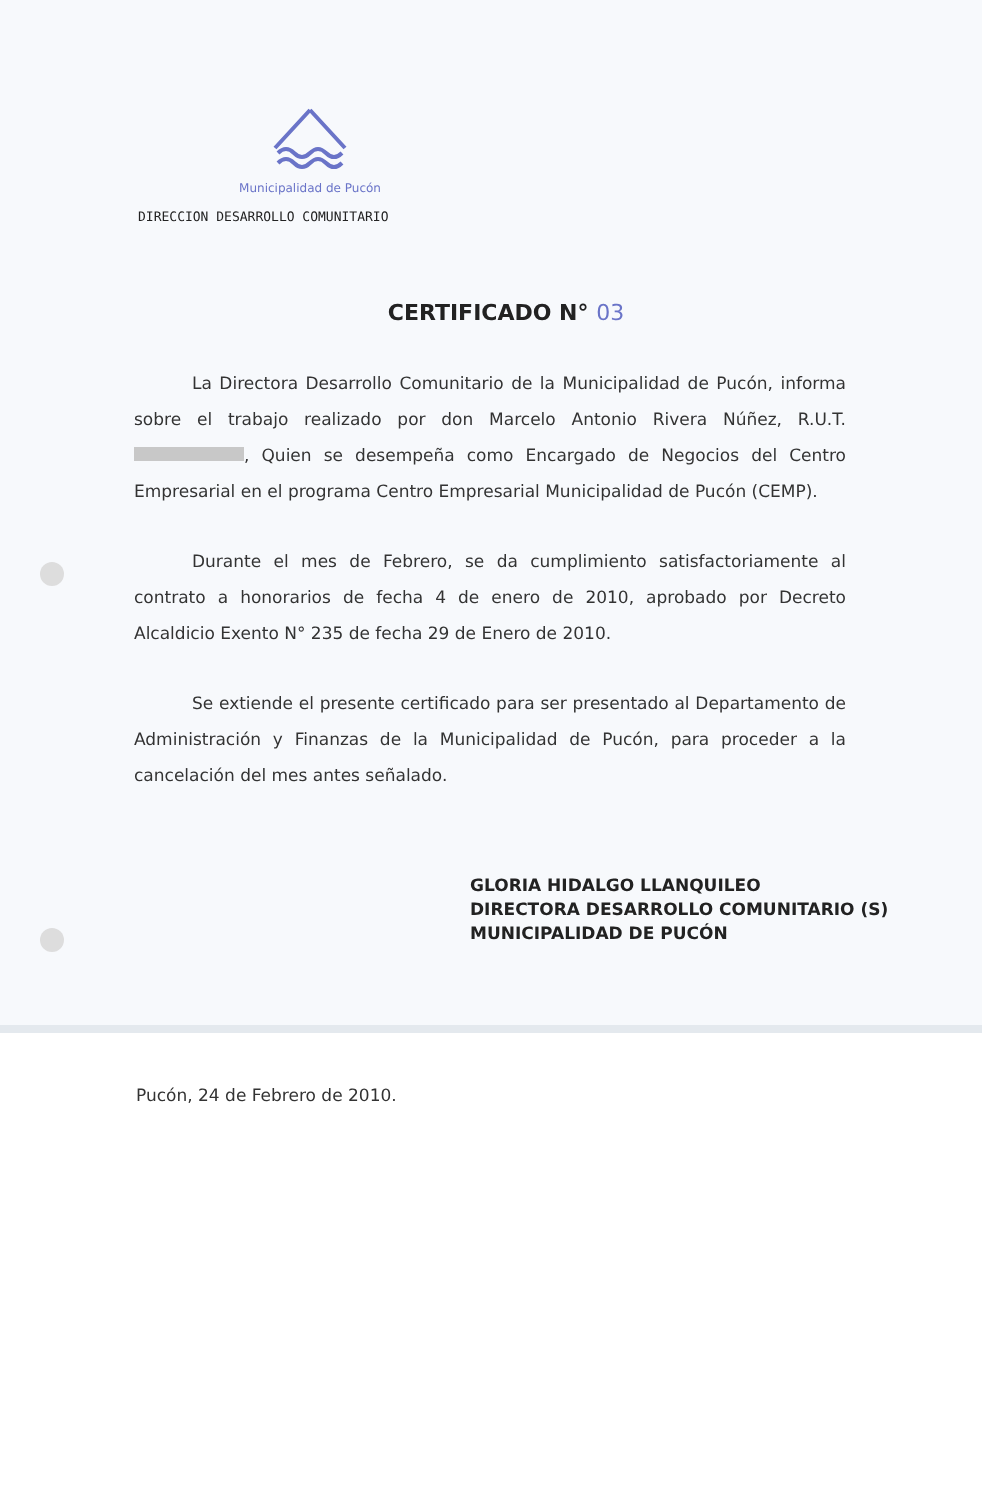Municipalidad de Pucón
DIRECCION DESARROLLO COMUNITARIO
CERTIFICADO N° 03
La Directora Desarrollo Comunitario de la Municipalidad de Pucón, informa sobre el trabajo realizado por don Marcelo Antonio Rivera Núñez, R.U.T. , Quien se desempeña como Encargado de Negocios del Centro Empresarial en el programa Centro Empresarial Municipalidad de Pucón (CEMP).
Durante el mes de Febrero, se da cumplimiento satisfactoriamente al contrato a honorarios de fecha 4 de enero de 2010, aprobado por Decreto Alcaldicio Exento N° 235 de fecha 29 de Enero de 2010.
Se extiende el presente certificado para ser presentado al Departamento de Administración y Finanzas de la Municipalidad de Pucón, para proceder a la cancelación del mes antes señalado.
GLORIA HIDALGO LLANQUILEO
DIRECTORA DESARROLLO COMUNITARIO (S)
MUNICIPALIDAD DE PUCÓN
Pucón, 24 de Febrero de 2010.